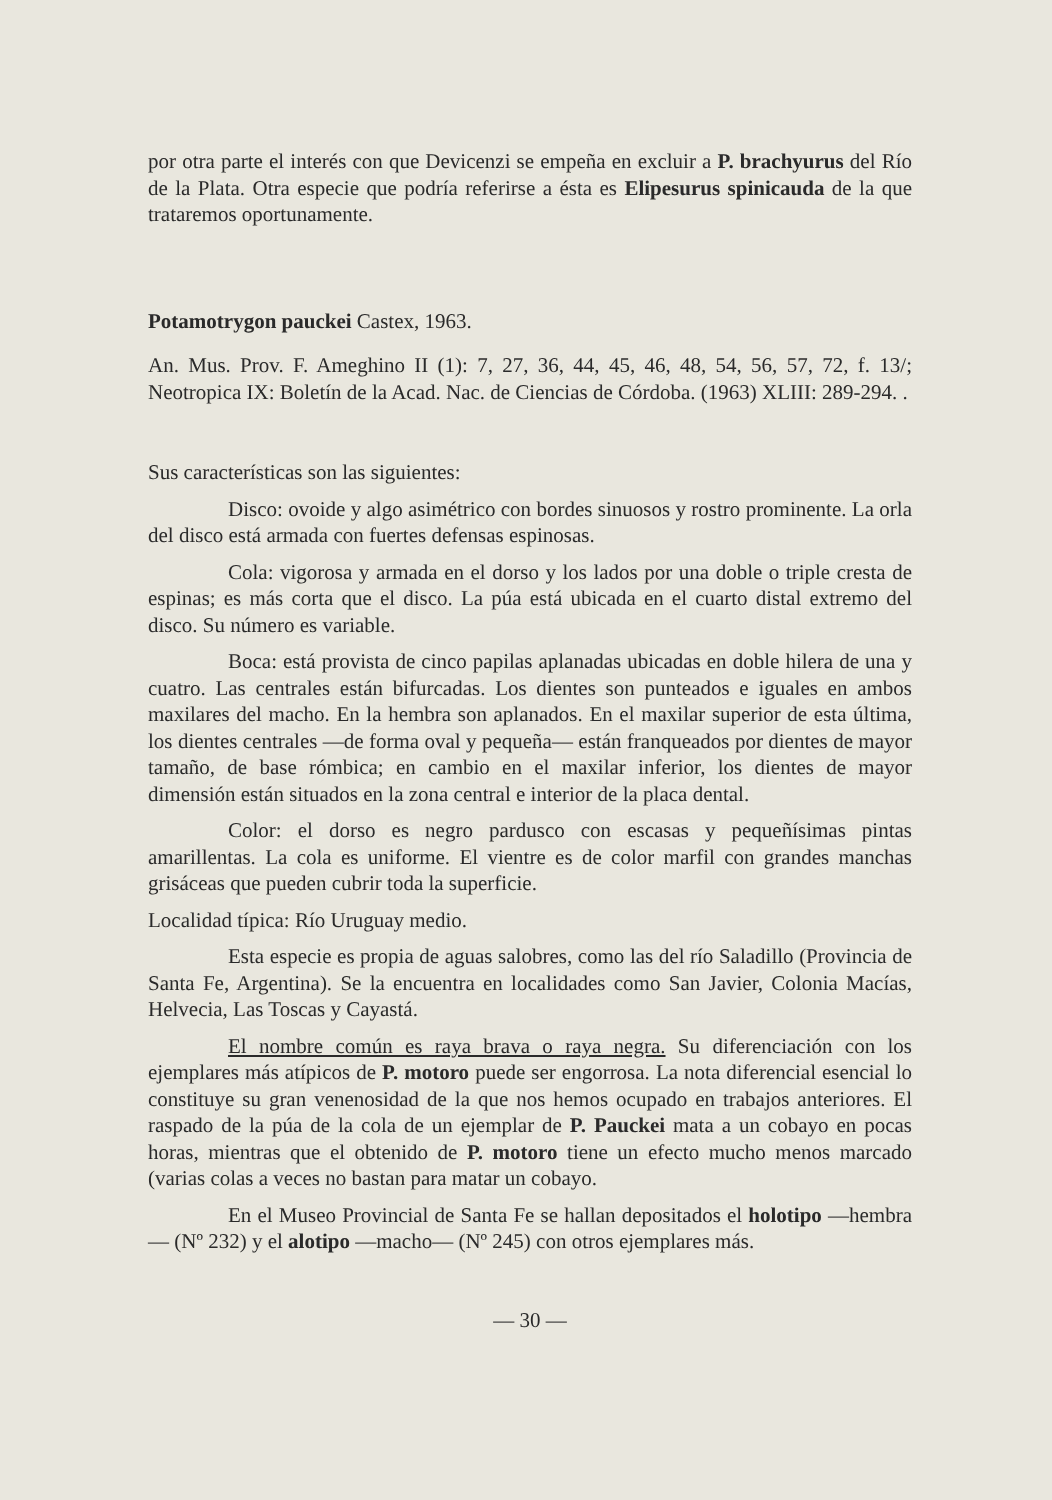por otra parte el interés con que Devicenzi se empeña en excluir a P. brachyurus del Río de la Plata. Otra especie que podría referirse a ésta es Elipesurus spinicauda de la que trataremos oportunamente.
Potamotrygon pauckei Castex, 1963.
An. Mus. Prov. F. Ameghino II (1): 7, 27, 36, 44, 45, 46, 48, 54, 56, 57, 72, f. 13/; Neotropica IX: Boletín de la Acad. Nac. de Ciencias de Córdoba. (1963) XLIII: 289-294. .
Sus características son las siguientes:
Disco: ovoide y algo asimétrico con bordes sinuosos y rostro prominente. La orla del disco está armada con fuertes defensas espinosas.
Cola: vigorosa y armada en el dorso y los lados por una doble o triple cresta de espinas; es más corta que el disco. La púa está ubicada en el cuarto distal extremo del disco. Su número es variable.
Boca: está provista de cinco papilas aplanadas ubicadas en doble hilera de una y cuatro. Las centrales están bifurcadas. Los dientes son punteados e iguales en ambos maxilares del macho. En la hembra son aplanados. En el maxilar superior de esta última, los dientes centrales —de forma oval y pequeña— están franqueados por dientes de mayor tamaño, de base rómbica; en cambio en el maxilar inferior, los dientes de mayor dimensión están situados en la zona central e interior de la placa dental.
Color: el dorso es negro pardusco con escasas y pequeñísimas pintas amarillentas. La cola es uniforme. El vientre es de color marfil con grandes manchas grisáceas que pueden cubrir toda la superficie.
Localidad típica: Río Uruguay medio.
Esta especie es propia de aguas salobres, como las del río Saladillo (Provincia de Santa Fe, Argentina). Se la encuentra en localidades como San Javier, Colonia Macías, Helvecia, Las Toscas y Cayastá.
El nombre común es raya brava o raya negra. Su diferenciación con los ejemplares más atípicos de P. motoro puede ser engorrosa. La nota diferencial esencial lo constituye su gran venenosidad de la que nos hemos ocupado en trabajos anteriores. El raspado de la púa de la cola de un ejemplar de P. Pauckei mata a un cobayo en pocas horas, mientras que el obtenido de P. motoro tiene un efecto mucho menos marcado (varias colas a veces no bastan para matar un cobayo.
En el Museo Provincial de Santa Fe se hallan depositados el holotipo —hembra— (Nº 232) y el alotipo —macho— (Nº 245) con otros ejemplares más.
— 30 —